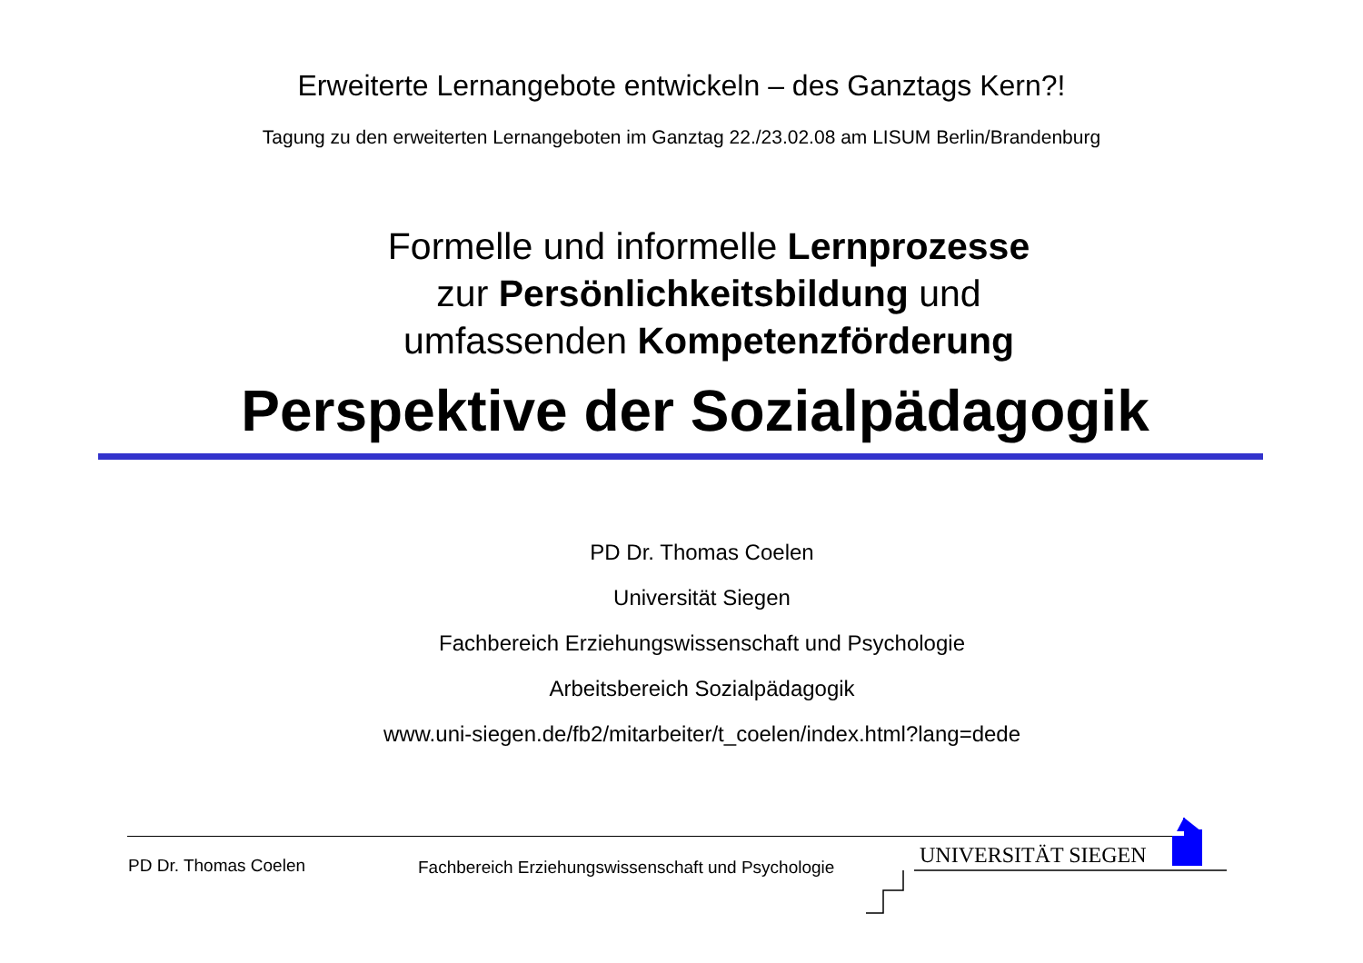Erweiterte Lernangebote entwickeln – des Ganztags Kern?!
Tagung zu den erweiterten Lernangeboten im Ganztag 22./23.02.08 am LISUM Berlin/Brandenburg
Formelle und informelle Lernprozesse
zur Persönlichkeitsbildung und
umfassenden Kompetenzförderung
Perspektive der Sozialpädagogik
PD Dr. Thomas Coelen
Universität Siegen
Fachbereich Erziehungswissenschaft und Psychologie
Arbeitsbereich Sozialpädagogik
www.uni-siegen.de/fb2/mitarbeiter/t_coelen/index.html?lang=dede
PD Dr. Thomas Coelen
Fachbereich Erziehungswissenschaft und Psychologie
UNIVERSITÄT SIEGEN